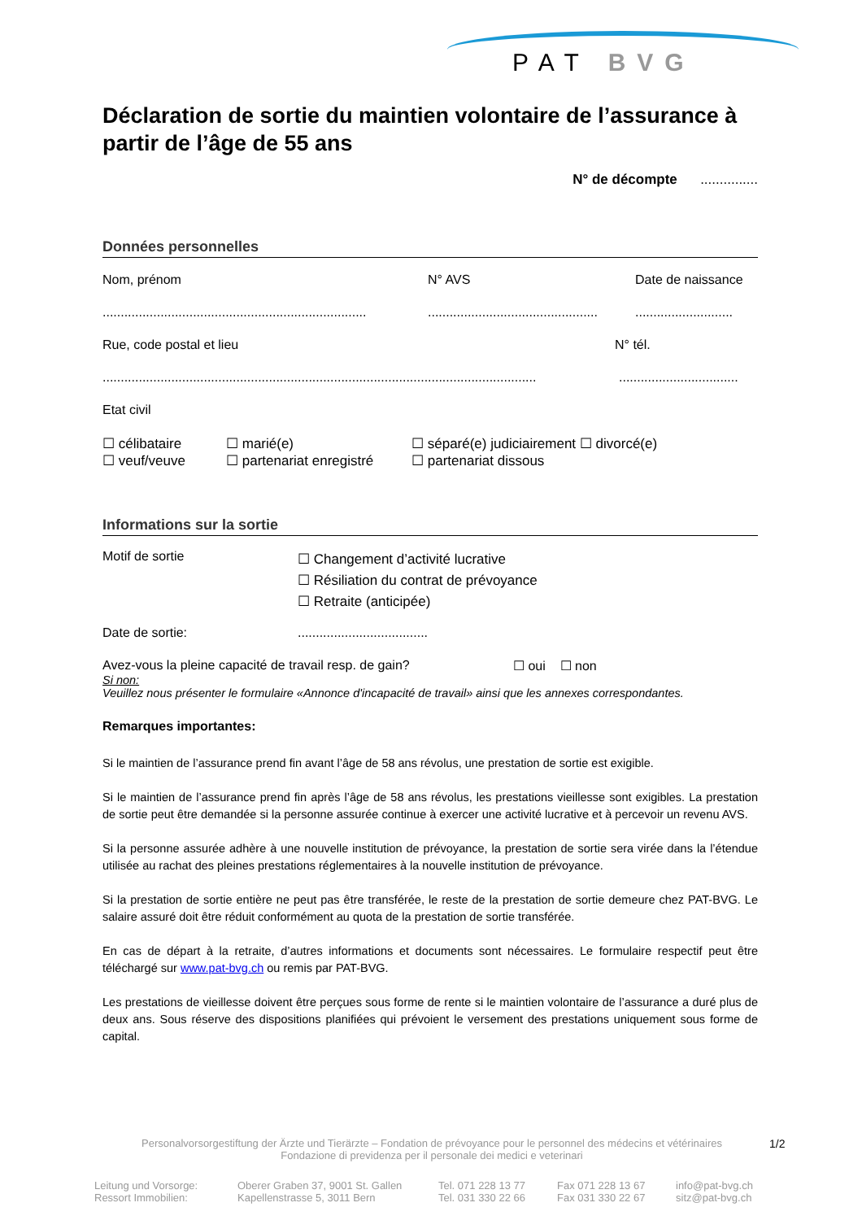PAT BVG
Déclaration de sortie du maintien volontaire de l’assurance à partir de l’âge de 55 ans
N° de décompte ...............
Données personnelles
Nom, prénom N° AVS Date de naissance
...................................................................................................................................................
Rue, code postal et lieu N° tél.
.........................................................................................................................................................
Etat civil
☐ célibataire ☐ marié(e) ☐ séparé(e) judiciairement ☐ divorcé(e)
☐ veuf/veuve ☐ partenariat enregistré ☐ partenariat dissous
Informations sur la sortie
Motif de sortie ☐ Changement d’activité lucrative
☐ Résiliation du contrat de prévoyance
☐ Retraite (anticipée)
Date de sortie:....................................
Avez-vous la pleine capacité de travail resp. de gain? ☐ oui ☐ non
Si non:
Veuillez nous présenter le formulaire «Annonce d'incapacité de travail» ainsi que les annexes correspondantes.
Remarques importantes:
Si le maintien de l’assurance prend fin avant l’âge de 58 ans révolus, une prestation de sortie est exigible.
Si le maintien de l’assurance prend fin après l’âge de 58 ans révolus, les prestations vieillesse sont exigibles. La prestation de sortie peut être demandée si la personne assurée continue à exercer une activité lucrative et à percevoir un revenu AVS.
Si la personne assurée adhère à une nouvelle institution de prévoyance, la prestation de sortie sera virée dans la l’étendue utilisée au rachat des pleines prestations réglementaires à la nouvelle institution de prévoyance.
Si la prestation de sortie entière ne peut pas être transférée, le reste de la prestation de sortie demeure chez PAT-BVG. Le salaire assuré doit être réduit conformément au quota de la prestation de sortie transférée.
En cas de départ à la retraite, d’autres informations et documents sont nécessaires. Le formulaire respectif peut être téléchargé sur www.pat-bvg.ch ou remis par PAT-BVG.
Les prestations de vieillesse doivent être perçues sous forme de rente si le maintien volontaire de l’assurance a duré plus de deux ans. Sous réserve des dispositions planifiées qui prévoient le versement des prestations uniquement sous forme de capital.
Personalvorsorgestiftung der Ärzte und Tierärzte – Fondation de prévoyance pour le personnel des médecins et vétérinaires
Fondazione di previdenza per il personale dei medici e veterinari 1/2
Leitung und Vorsorge:
Ressort Immobilien: Oberer Graben 37, 9001 St. Gallen
Kapellenstrasse 5, 3011 Bern Tel. 071 228 13 77
Tel. 031 330 22 66 Fax 071 228 13 67
Fax 031 330 22 67 info@pat-bvg.ch
sitz@pat-bvg.ch